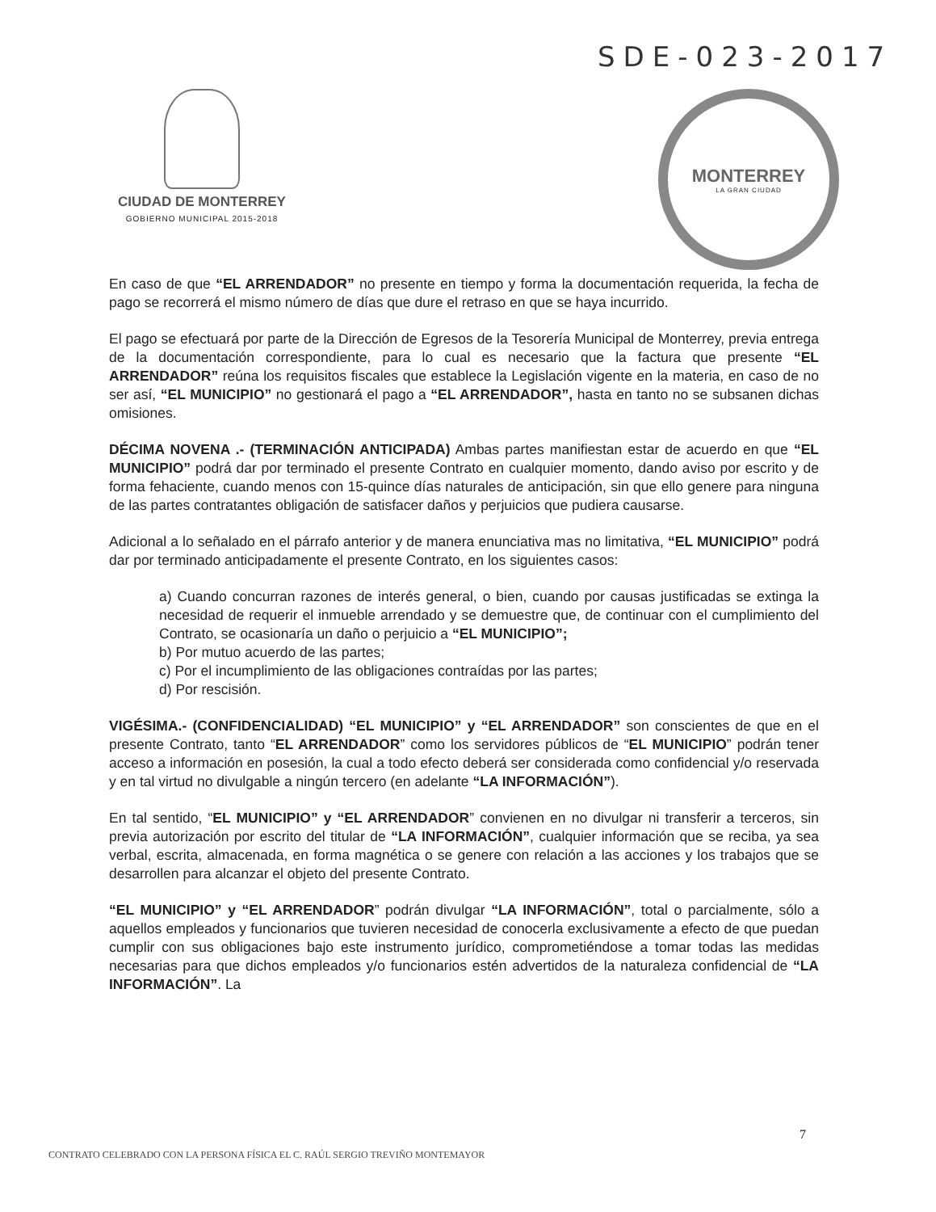SDE-023-2017
CIUDAD DE MONTERREY
GOBIERNO MUNICIPAL 2015-2018
MONTERREY
LA GRAN CIUDAD
En caso de que “EL ARRENDADOR” no presente en tiempo y forma la documentación requerida, la fecha de pago se recorrerá el mismo número de días que dure el retraso en que se haya incurrido.
El pago se efectuará por parte de la Dirección de Egresos de la Tesorería Municipal de Monterrey, previa entrega de la documentación correspondiente, para lo cual es necesario que la factura que presente “EL ARRENDADOR” reúna los requisitos fiscales que establece la Legislación vigente en la materia, en caso de no ser así, “EL MUNICIPIO” no gestionará el pago a “EL ARRENDADOR”, hasta en tanto no se subsanen dichas omisiones.
DÉCIMA NOVENA .- (TERMINACIÓN ANTICIPADA) Ambas partes manifiestan estar de acuerdo en que “EL MUNICIPIO” podrá dar por terminado el presente Contrato en cualquier momento, dando aviso por escrito y de forma fehaciente, cuando menos con 15-quince días naturales de anticipación, sin que ello genere para ninguna de las partes contratantes obligación de satisfacer daños y perjuicios que pudiera causarse.
Adicional a lo señalado en el párrafo anterior y de manera enunciativa mas no limitativa, “EL MUNICIPIO” podrá dar por terminado anticipadamente el presente Contrato, en los siguientes casos:
a) Cuando concurran razones de interés general, o bien, cuando por causas justificadas se extinga la necesidad de requerir el inmueble arrendado y se demuestre que, de continuar con el cumplimiento del Contrato, se ocasionaría un daño o perjuicio a “EL MUNICIPIO”;
b) Por mutuo acuerdo de las partes;
c) Por el incumplimiento de las obligaciones contraídas por las partes;
d) Por rescisión.
VIGÉSIMA.- (CONFIDENCIALIDAD) “EL MUNICIPIO” y “EL ARRENDADOR” son conscientes de que en el presente Contrato, tanto “EL ARRENDADOR” como los servidores públicos de “EL MUNICIPIO” podrán tener acceso a información en posesión, la cual a todo efecto deberá ser considerada como confidencial y/o reservada y en tal virtud no divulgable a ningún tercero (en adelante “LA INFORMACIÓN”).
En tal sentido, “EL MUNICIPIO” y “EL ARRENDADOR” convienen en no divulgar ni transferir a terceros, sin previa autorización por escrito del titular de “LA INFORMACIÓN”, cualquier información que se reciba, ya sea verbal, escrita, almacenada, en forma magnética o se genere con relación a las acciones y los trabajos que se desarrollen para alcanzar el objeto del presente Contrato.
“EL MUNICIPIO” y “EL ARRENDADOR” podrán divulgar “LA INFORMACIÓN”, total o parcialmente, sólo a aquellos empleados y funcionarios que tuvieren necesidad de conocerla exclusivamente a efecto de que puedan cumplir con sus obligaciones bajo este instrumento jurídico, comprometiéndose a tomar todas las medidas necesarias para que dichos empleados y/o funcionarios estén advertidos de la naturaleza confidencial de “LA INFORMACIÓN”. La
7
CONTRATO CELEBRADO CON LA PERSONA FÍSICA EL C. RAÚL SERGIO TREVIÑO MONTEMAYOR